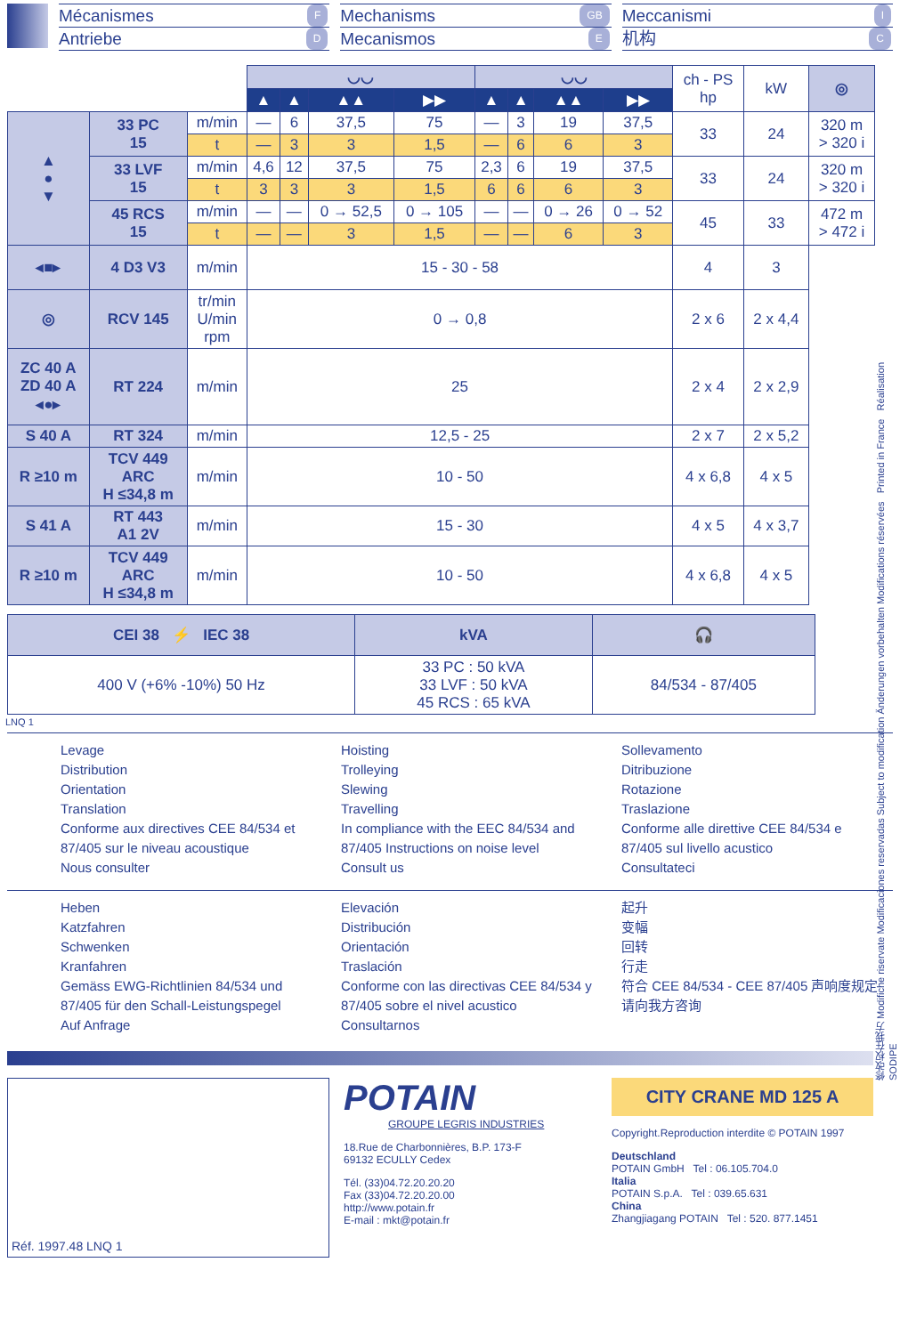Mécanismes F
Antriebe D
Mechanisms GB
Mecanismos E
Meccanismi I
机构 C
| | | | ◡◡ | | | | ◡◡ | | | | ch - PS hp | kW | ◎ |
| --- | --- | --- | --- | --- | --- | --- | --- | --- | --- | --- | --- | --- | --- |
| | | | ▲ | ▲ | ▲▲ | ▶▶ | ▲ | ▲ | ▲▲ | ▶▶ | | | |
| ▲ ● ▼ | 33 PC 15 | m/min | — | 6 | 37,5 | 75 | — | 3 | 19 | 37,5 | 33 | 24 | 320 m > 320 i |
| | | t | — | 3 | 3 | 1,5 | — | 6 | 6 | 3 | | | |
| | 33 LVF 15 | m/min | 4,6 | 12 | 37,5 | 75 | 2,3 | 6 | 19 | 37,5 | 33 | 24 | 320 m > 320 i |
| | | t | 3 | 3 | 3 | 1,5 | 6 | 6 | 6 | 3 | | | |
| | 45 RCS 15 | m/min | — | — | 0 → 52,5 | 0 → 105 | — | — | 0 → 26 | 0 → 52 | 45 | 33 | 472 m > 472 i |
| | | t | — | — | 3 | 1,5 | — | — | 6 | 3 | | | |
| ◂■▸ | 4 D3 V3 | m/min | 15 - 30 - 58 | | | | | | | | 4 | 3 | |
| ◎ | RCV 145 | tr/min U/min rpm | 0 → 0,8 | | | | | | | | 2 x 6 | 2 x 4,4 | |
| ZC 40 A ZD 40 A ◂●▸ | RT 224 | m/min | 25 | | | | | | | | 2 x 4 | 2 x 2,9 | |
| S 40 A | RT 324 | m/min | 12,5 - 25 | | | | | | | | 2 x 7 | 2 x 5,2 | |
| R ≥10 m | TCV 449 ARC H ≤34,8 m | m/min | 10 - 50 | | | | | | | | 4 x 6,8 | 4 x 5 | |
| S 41 A | RT 443 A1 2V | m/min | 15 - 30 | | | | | | | | 4 x 5 | 4 x 3,7 | |
| R ≥10 m | TCV 449 ARC H ≤34,8 m | m/min | 10 - 50 | | | | | | | | 4 x 6,8 | 4 x 5 | |
| CEI 38 ⚡ IEC 38 | kVA | 🎧 |
| 400 V (+6% -10%) 50 Hz | 33 PC : 50 kVA 33 LVF : 50 kVA 45 RCS : 65 kVA | 84/534 - 87/405 |
LNQ 1
Levage
Distribution
Orientation
Translation
Conforme aux directives CEE 84/534 et 87/405 sur le niveau acoustique
Nous consulter
Hoisting
Trolleying
Slewing
Travelling
In compliance with the EEC 84/534 and 87/405 Instructions on noise level
Consult us
Sollevamento
Ditribuzione
Rotazione
Traslazione
Conforme alle direttive CEE 84/534 e 87/405 sul livello acustico
Consultateci
Heben
Katzfahren
Schwenken
Kranfahren
Gemäss EWG-Richtlinien 84/534 und 87/405 für den Schall-Leistungspegel
Auf Anfrage
Elevación
Distribución
Orientación
Traslación
Conforme con las directivas CEE 84/534 y 87/405 sobre el nivel acustico
Consultarnos
起升
变幅
回转
行走
符合 CEE 84/534 - CEE 87/405 声响度规定
请向我方咨询
Réf. 1997.48 LNQ 1
POTAIN
GROUPE LEGRIS INDUSTRIES
18.Rue de Charbonnières, B.P. 173-F
69132 ECULLY Cedex
Tél. (33)04.72.20.20.20
Fax (33)04.72.20.20.00
http://www.potain.fr
E-mail : mkt@potain.fr
CITY CRANE MD 125 A
Copyright.Reproduction interdite © POTAIN 1997
Deutschland
POTAIN GmbH Tel : 06.105.704.0
Italia
POTAIN S.p.A. Tel : 039.65.631
China
Zhangjiagang POTAIN Tel : 520. 877.1451
修改权在我方 Modifiche riservate Modificaciones reservadas Subject to modification Änderungen vorbehalten Modifications réservées Printed in France Réalisation SODIPE